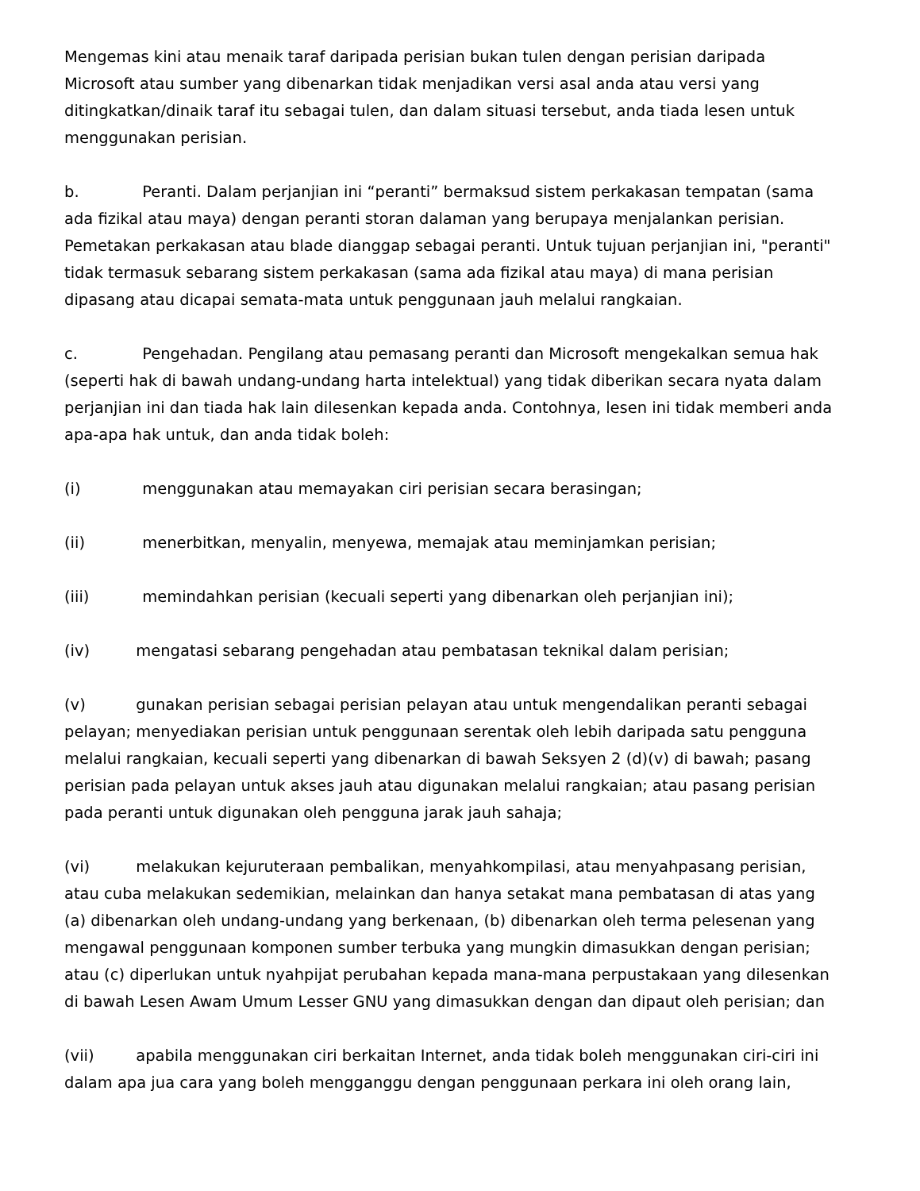Mengemas kini atau menaik taraf daripada perisian bukan tulen dengan perisian daripada Microsoft atau sumber yang dibenarkan tidak menjadikan versi asal anda atau versi yang ditingkatkan/dinaik taraf itu sebagai tulen, dan dalam situasi tersebut, anda tiada lesen untuk menggunakan perisian.
b. Peranti. Dalam perjanjian ini “peranti” bermaksud sistem perkakasan tempatan (sama ada fizikal atau maya) dengan peranti storan dalaman yang berupaya menjalankan perisian. Pemetakan perkakasan atau blade dianggap sebagai peranti. Untuk tujuan perjanjian ini, "peranti" tidak termasuk sebarang sistem perkakasan (sama ada fizikal atau maya) di mana perisian dipasang atau dicapai semata-mata untuk penggunaan jauh melalui rangkaian.
c. Pengehadan. Pengilang atau pemasang peranti dan Microsoft mengekalkan semua hak (seperti hak di bawah undang-undang harta intelektual) yang tidak diberikan secara nyata dalam perjanjian ini dan tiada hak lain dilesenkan kepada anda. Contohnya, lesen ini tidak memberi anda apa-apa hak untuk, dan anda tidak boleh:
(i) menggunakan atau memayakan ciri perisian secara berasingan;
(ii) menerbitkan, menyalin, menyewa, memajak atau meminjamkan perisian;
(iii) memindahkan perisian (kecuali seperti yang dibenarkan oleh perjanjian ini);
(iv) mengatasi sebarang pengehadan atau pembatasan teknikal dalam perisian;
(v) gunakan perisian sebagai perisian pelayan atau untuk mengendalikan peranti sebagai pelayan; menyediakan perisian untuk penggunaan serentak oleh lebih daripada satu pengguna melalui rangkaian, kecuali seperti yang dibenarkan di bawah Seksyen 2 (d)(v) di bawah; pasang perisian pada pelayan untuk akses jauh atau digunakan melalui rangkaian; atau pasang perisian pada peranti untuk digunakan oleh pengguna jarak jauh sahaja;
(vi) melakukan kejuruteraan pembalikan, menyahkompilasi, atau menyahpasang perisian, atau cuba melakukan sedemikian, melainkan dan hanya setakat mana pembatasan di atas yang (a) dibenarkan oleh undang-undang yang berkenaan, (b) dibenarkan oleh terma pelesenan yang mengawal penggunaan komponen sumber terbuka yang mungkin dimasukkan dengan perisian; atau (c) diperlukan untuk nyahpijat perubahan kepada mana-mana perpustakaan yang dilesenkan di bawah Lesen Awam Umum Lesser GNU yang dimasukkan dengan dan dipaut oleh perisian; dan
(vii) apabila menggunakan ciri berkaitan Internet, anda tidak boleh menggunakan ciri-ciri ini dalam apa jua cara yang boleh mengganggu dengan penggunaan perkara ini oleh orang lain,